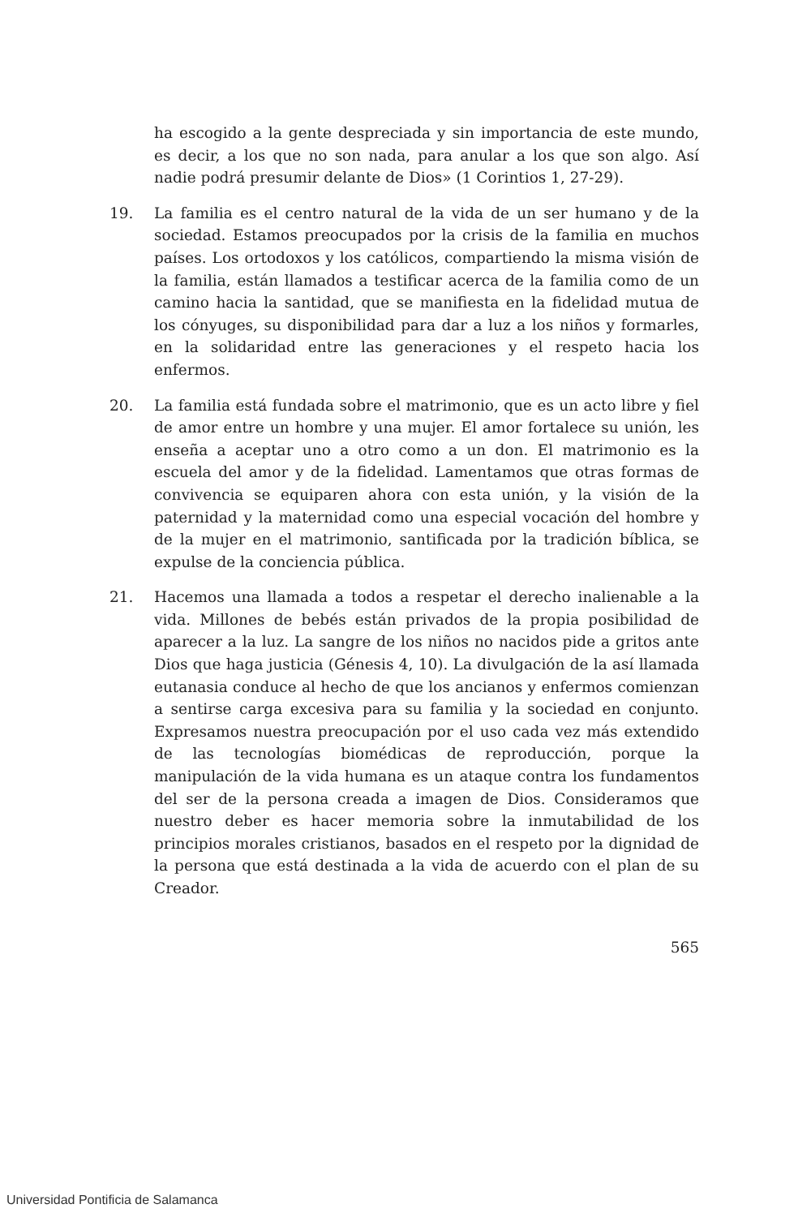ha escogido a la gente despreciada y sin importancia de este mundo, es decir, a los que no son nada, para anular a los que son algo. Así nadie podrá presumir delante de Dios» (1 Corintios 1, 27-29).
19. La familia es el centro natural de la vida de un ser humano y de la sociedad. Estamos preocupados por la crisis de la familia en muchos países. Los ortodoxos y los católicos, compartiendo la misma visión de la familia, están llamados a testificar acerca de la familia como de un camino hacia la santidad, que se manifiesta en la fidelidad mutua de los cónyuges, su disponibilidad para dar a luz a los niños y formarles, en la solidaridad entre las generaciones y el respeto hacia los enfermos.
20. La familia está fundada sobre el matrimonio, que es un acto libre y fiel de amor entre un hombre y una mujer. El amor fortalece su unión, les enseña a aceptar uno a otro como a un don. El matrimonio es la escuela del amor y de la fidelidad. Lamentamos que otras formas de convivencia se equiparen ahora con esta unión, y la visión de la paternidad y la maternidad como una especial vocación del hombre y de la mujer en el matrimonio, santificada por la tradición bíblica, se expulse de la conciencia pública.
21. Hacemos una llamada a todos a respetar el derecho inalienable a la vida. Millones de bebés están privados de la propia posibilidad de aparecer a la luz. La sangre de los niños no nacidos pide a gritos ante Dios que haga justicia (Génesis 4, 10). La divulgación de la así llamada eutanasia conduce al hecho de que los ancianos y enfermos comienzan a sentirse carga excesiva para su familia y la sociedad en conjunto. Expresamos nuestra preocupación por el uso cada vez más extendido de las tecnologías biomédicas de reproducción, porque la manipulación de la vida humana es un ataque contra los fundamentos del ser de la persona creada a imagen de Dios. Consideramos que nuestro deber es hacer memoria sobre la inmutabilidad de los principios morales cristianos, basados en el respeto por la dignidad de la persona que está destinada a la vida de acuerdo con el plan de su Creador.
565
Universidad Pontificia de Salamanca